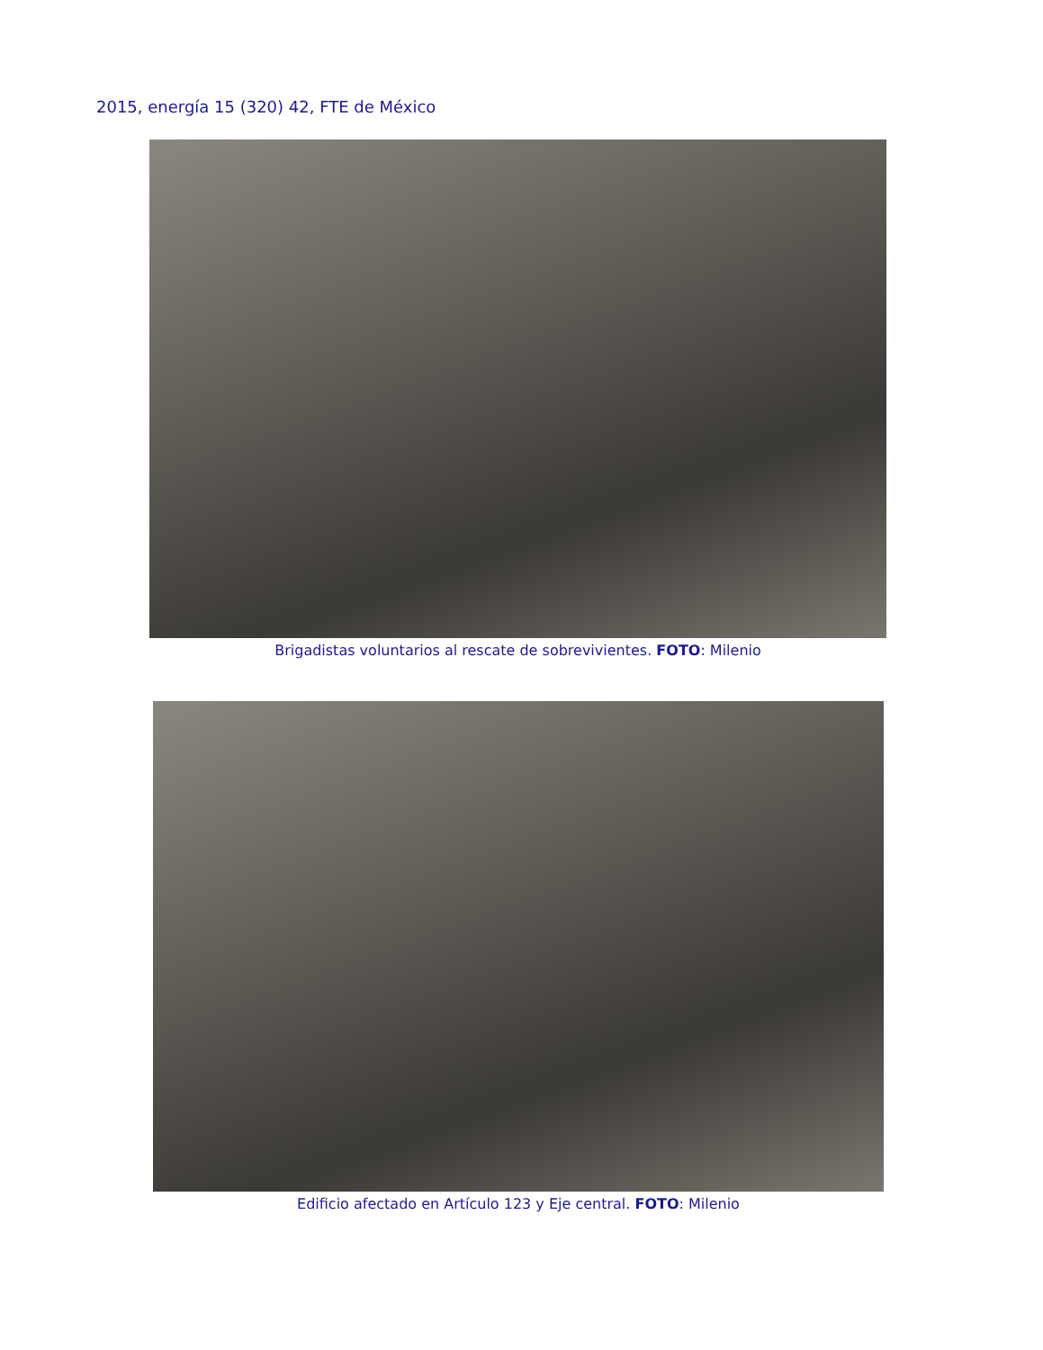2015, energía 15 (320) 42, FTE de México
Brigadistas voluntarios al rescate de sobrevivientes. FOTO: Milenio
Edificio afectado en Artículo 123 y Eje central. FOTO: Milenio